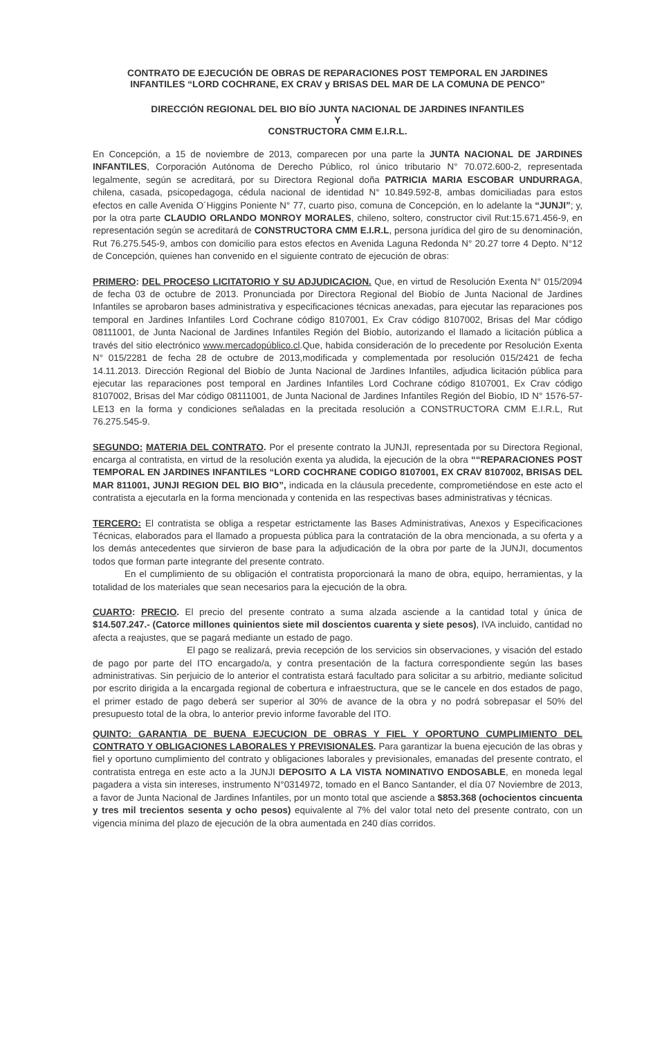CONTRATO DE EJECUCIÓN DE OBRAS DE REPARACIONES POST TEMPORAL EN JARDINES INFANTILES “LORD COCHRANE, EX CRAV y BRISAS DEL MAR DE LA COMUNA DE PENCO”
DIRECCIÓN REGIONAL DEL BIO BÍO JUNTA NACIONAL DE JARDINES INFANTILES
Y
CONSTRUCTORA CMM E.I.R.L.
En Concepción, a 15 de noviembre de 2013, comparecen por una parte la JUNTA NACIONAL DE JARDINES INFANTILES, Corporación Autónoma de Derecho Público, rol único tributario N° 70.072.600-2, representada legalmente, según se acreditará, por su Directora Regional doña PATRICIA MARIA ESCOBAR UNDURRAGA, chilena, casada, psicopedagoga, cédula nacional de identidad N° 10.849.592-8, ambas domiciliadas para estos efectos en calle Avenida O´Higgins Poniente N° 77, cuarto piso, comuna de Concepción, en lo adelante la “JUNJI”; y, por la otra parte CLAUDIO ORLANDO MONROY MORALES, chileno, soltero, constructor civil Rut:15.671.456-9, en representación según se acreditará de CONSTRUCTORA CMM E.I.R.L, persona jurídica del giro de su denominación, Rut 76.275.545-9, ambos con domicilio para estos efectos en Avenida Laguna Redonda N° 20.27 torre 4 Depto. N°12 de Concepción, quienes han convenido en el siguiente contrato de ejecución de obras:
PRIMERO: DEL PROCESO LICITATORIO Y SU ADJUDICACION. Que, en virtud de Resolución Exenta N° 015/2094 de fecha 03 de octubre de 2013. Pronunciada por Directora Regional del Biobío de Junta Nacional de Jardines Infantiles se aprobaron bases administrativa y especificaciones técnicas anexadas, para ejecutar las reparaciones pos temporal en Jardines Infantiles Lord Cochrane código 8107001, Ex Crav código 8107002, Brisas del Mar código 08111001, de Junta Nacional de Jardines Infantiles Región del Biobío, autorizando el llamado a licitación pública a través del sitio electrónico www.mercadopúblico.cl.Que, habida consideración de lo precedente por Resolución Exenta N° 015/2281 de fecha 28 de octubre de 2013,modificada y complementada por resolución 015/2421 de fecha 14.11.2013. Dirección Regional del Biobío de Junta Nacional de Jardines Infantiles, adjudica licitación pública para ejecutar las reparaciones post temporal en Jardines Infantiles Lord Cochrane código 8107001, Ex Crav código 8107002, Brisas del Mar código 08111001, de Junta Nacional de Jardines Infantiles Región del Biobío, ID N° 1576-57-LE13 en la forma y condiciones señaladas en la precitada resolución a CONSTRUCTORA CMM E.I.R.L, Rut 76.275.545-9.
SEGUNDO: MATERIA DEL CONTRATO. Por el presente contrato la JUNJI, representada por su Directora Regional, encarga al contratista, en virtud de la resolución exenta ya aludida, la ejecución de la obra ““REPARACIONES POST TEMPORAL EN JARDINES INFANTILES “LORD COCHRANE CODIGO 8107001, EX CRAV 8107002, BRISAS DEL MAR 811001, JUNJI REGION DEL BIO BIO”, indicada en la cláusula precedente, comprometiéndose en este acto el contratista a ejecutarla en la forma mencionada y contenida en las respectivas bases administrativas y técnicas.
TERCERO: El contratista se obliga a respetar estrictamente las Bases Administrativas, Anexos y Especificaciones Técnicas, elaborados para el llamado a propuesta pública para la contratación de la obra mencionada, a su oferta y a los demás antecedentes que sirvieron de base para la adjudicación de la obra por parte de la JUNJI, documentos todos que forman parte integrante del presente contrato.
En el cumplimiento de su obligación el contratista proporcionará la mano de obra, equipo, herramientas, y la totalidad de los materiales que sean necesarios para la ejecución de la obra.
CUARTO: PRECIO. El precio del presente contrato a suma alzada asciende a la cantidad total y única de $14.507.247.- (Catorce millones quinientos siete mil doscientos cuarenta y siete pesos), IVA incluido, cantidad no afecta a reajustes, que se pagará mediante un estado de pago.
El pago se realizará, previa recepción de los servicios sin observaciones, y visación del estado de pago por parte del ITO encargado/a, y contra presentación de la factura correspondiente según las bases administrativas. Sin perjuicio de lo anterior el contratista estará facultado para solicitar a su arbitrio, mediante solicitud por escrito dirigida a la encargada regional de cobertura e infraestructura, que se le cancele en dos estados de pago, el primer estado de pago deberá ser superior al 30% de avance de la obra y no podrá sobrepasar el 50% del presupuesto total de la obra, lo anterior previo informe favorable del ITO.
QUINTO: GARANTIA DE BUENA EJECUCION DE OBRAS Y FIEL Y OPORTUNO CUMPLIMIENTO DEL CONTRATO Y OBLIGACIONES LABORALES Y PREVISIONALES. Para garantizar la buena ejecución de las obras y fiel y oportuno cumplimiento del contrato y obligaciones laborales y previsionales, emanadas del presente contrato, el contratista entrega en este acto a la JUNJI DEPOSITO A LA VISTA NOMINATIVO ENDOSABLE, en moneda legal pagadera a vista sin intereses, instrumento N°0314972, tomado en el Banco Santander, el día 07 Noviembre de 2013, a favor de Junta Nacional de Jardines Infantiles, por un monto total que asciende a $853.368 (ochocientos cincuenta y tres mil trecientos sesenta y ocho pesos) equivalente al 7% del valor total neto del presente contrato, con un vigencia mínima del plazo de ejecución de la obra aumentada en 240 días corridos.